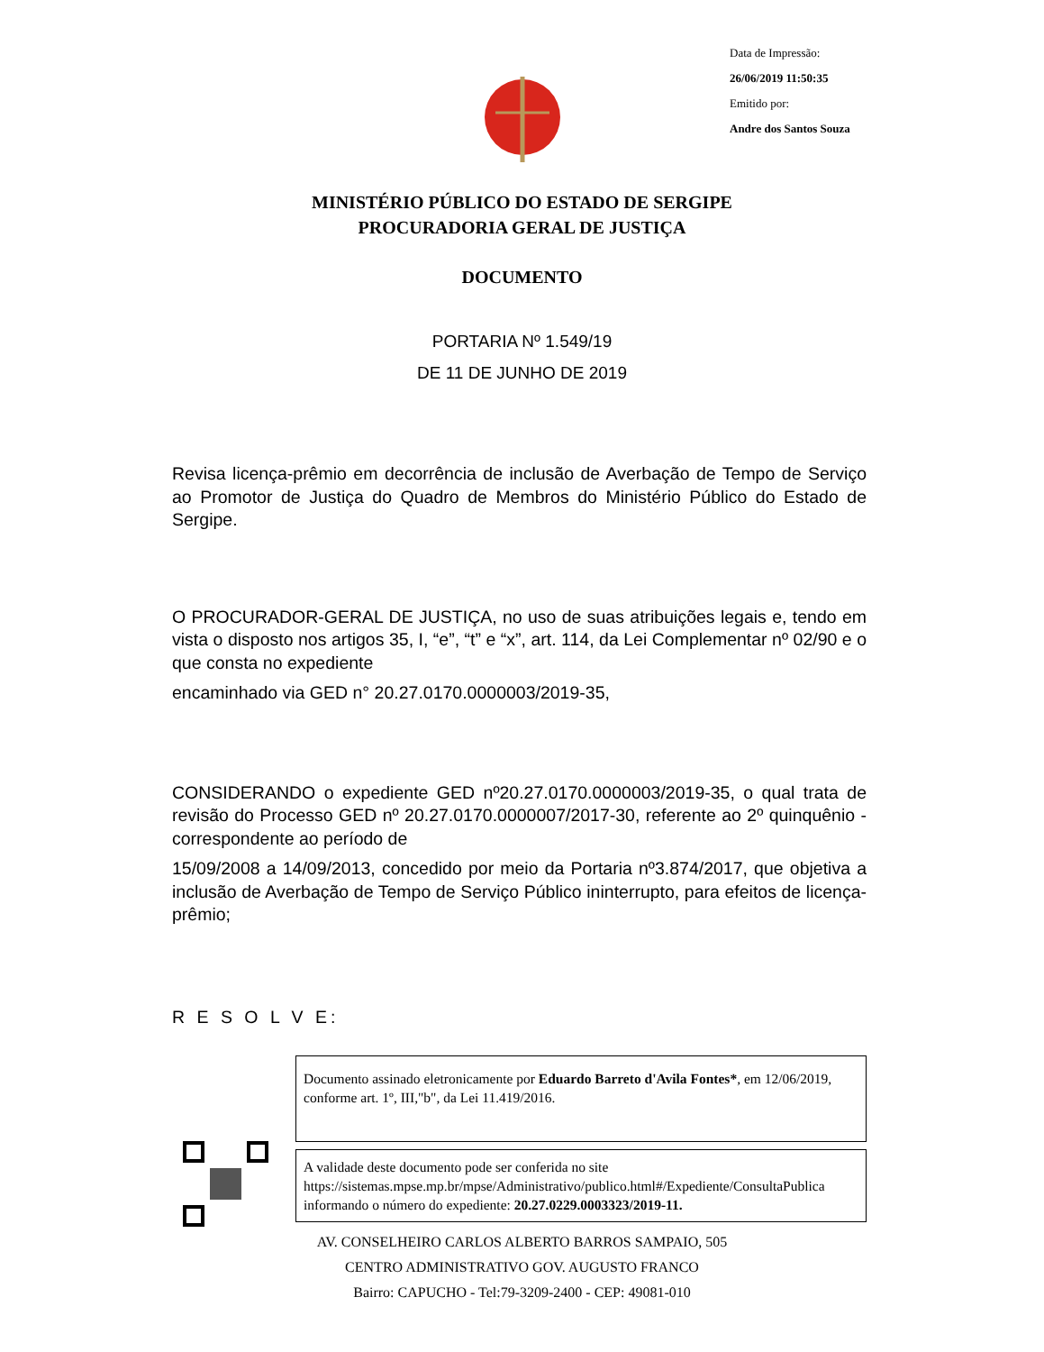Data de Impressão:
26/06/2019 11:50:35
Emitido por:
Andre dos Santos Souza
MINISTÉRIO PÚBLICO DO ESTADO DE SERGIPE
PROCURADORIA GERAL DE JUSTIÇA
DOCUMENTO
PORTARIA Nº 1.549/19
DE 11 DE JUNHO DE 2019
Revisa licença-prêmio em decorrência de inclusão de Averbação de Tempo de Serviço ao Promotor de Justiça do Quadro de Membros do Ministério Público do Estado de Sergipe.
O PROCURADOR-GERAL DE JUSTIÇA, no uso de suas atribuições legais e, tendo em vista o disposto nos artigos 35, I, “e”, “t” e “x”, art. 114, da Lei Complementar nº 02/90 e o que consta no expediente
encaminhado via GED n° 20.27.0170.0000003/2019-35,
CONSIDERANDO o expediente GED nº20.27.0170.0000003/2019-35, o qual trata de revisão do Processo GED nº 20.27.0170.0000007/2017-30, referente ao 2º quinquênio - correspondente ao período de
15/09/2008 a 14/09/2013, concedido por meio da Portaria nº3.874/2017, que objetiva a inclusão de Averbação de Tempo de Serviço Público ininterrupto, para efeitos de licença-prêmio;
R E S O L V E:
Documento assinado eletronicamente por Eduardo Barreto d'Avila Fontes*, em 12/06/2019, conforme art. 1º, III,"b", da Lei 11.419/2016.
A validade deste documento pode ser conferida no site https://sistemas.mpse.mp.br/mpse/Administrativo/publico.html#/Expediente/ConsultaPublica informando o número do expediente: 20.27.0229.0003323/2019-11.
AV. CONSELHEIRO CARLOS ALBERTO BARROS SAMPAIO, 505
CENTRO ADMINISTRATIVO GOV. AUGUSTO FRANCO
Bairro: CAPUCHO - Tel:79-3209-2400 - CEP: 49081-010